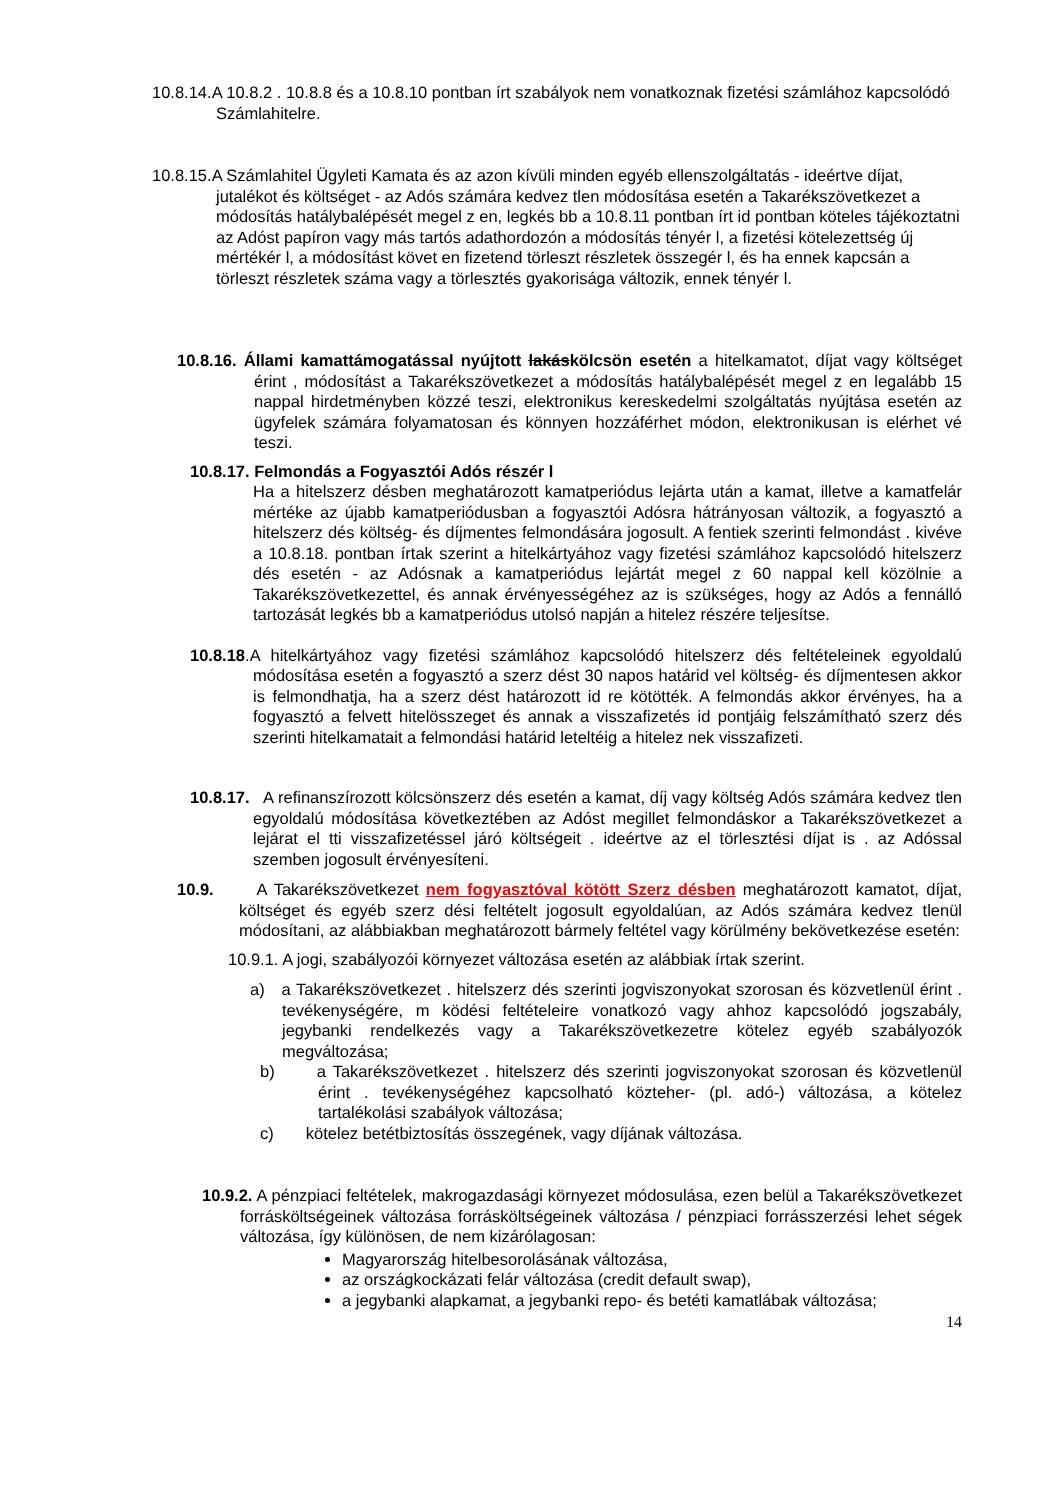10.8.14.A 10.8.2 . 10.8.8 és a 10.8.10 pontban írt szabályok nem vonatkoznak fizetési számlához kapcsolódó Számlahitelre.
10.8.15.A Számlahitel Ügyleti Kamata és az azon kívüli minden egyéb ellenszolgáltatás - ideértve díjat, jutalékot és költséget - az Adós számára kedvez tlen módosítása esetén a Takarékszövetkezet a módosítás hatálybalépését megel z en, legkés bb a 10.8.11 pontban írt id pontban köteles tájékoztatni az Adóst papíron vagy más tartós adathordozón a módosítás tényér l, a fizetési kötelezettség új mértékér l, a módosítást követ en fizetend törleszt részletek összegér l, és ha ennek kapcsán a törleszt részletek száma vagy a törlesztés gyakorisága változik, ennek tényér l.
10.8.16. Állami kamattámogatással nyújtott lakáskölcsön esetén a hitelkamatot, díjat vagy költséget érint , módosítást a Takarékszövetkezet a módosítás hatálybalépését megel z en legalább 15 nappal hirdetményben közzé teszi, elektronikus kereskedelmi szolgáltatás nyújtása esetén az ügyfelek számára folyamatosan és könnyen hozzáférhet módon, elektronikusan is elérhet vé teszi.
10.8.17. Felmondás a Fogyasztói Adós részér l
Ha a hitelszerz désben meghatározott kamatperiódus lejárta után a kamat, illetve a kamatfelár mértéke az újabb kamatperiódusban a fogyasztói Adósra hátrányosan változik, a fogyasztó a hitelszerz dés költség- és díjmentes felmondására jogosult. A fentiek szerinti felmondást . kivéve a 10.8.18. pontban írtak szerint a hitelkártyához vagy fizetési számlához kapcsolódó hitelszerz dés esetén - az Adósnak a kamatperiódus lejártát megel z 60 nappal kell közölnie a Takarékszövetkezettel, és annak érvényességéhez az is szükséges, hogy az Adós a fennálló tartozását legkés bb a kamatperiódus utolsó napján a hitelez részére teljesítse.
10.8.18.A hitelkártyához vagy fizetési számlához kapcsolódó hitelszerz dés feltételeinek egyoldalú módosítása esetén a fogyasztó a szerz dést 30 napos határid vel költség- és díjmentesen akkor is felmondhatja, ha a szerz dést határozott id re kötötték. A felmondás akkor érvényes, ha a fogyasztó a felvett hitelösszeget és annak a visszafizetés id pontjáig felszámítható szerz dés szerinti hitelkamatait a felmondási határid leteltéig a hitelez nek visszafizeti.
10.8.17. A refinanszírozott kölcsönszerz dés esetén a kamat, díj vagy költség Adós számára kedvez tlen egyoldalú módosítása következtében az Adóst megillet felmondáskor a Takarékszövetkezet a lejárat el tti visszafizetéssel járó költségeit . ideértve az el törlesztési díjat is . az Adóssal szemben jogosult érvényesíteni.
10.9. A Takarékszövetkezet nem fogyasztóval kötött Szerz désben meghatározott kamatot, díjat, költséget és egyéb szerz dési feltételt jogosult egyoldalúan, az Adós számára kedvez tlenül módosítani, az alábbiakban meghatározott bármely feltétel vagy körülmény bekövetkezése esetén:
10.9.1. A jogi, szabályozói környezet változása esetén az alábbiak írtak szerint.
a) a Takarékszövetkezet . hitelszerz dés szerinti jogviszonyokat szorosan és közvetlenül érint . tevékenységére, m ködési feltételeire vonatkozó vagy ahhoz kapcsolódó jogszabály, jegybanki rendelkezés vagy a Takarékszövetkezetre kötelez egyéb szabályozók megváltozása;
b) a Takarékszövetkezet . hitelszerz dés szerinti jogviszonyokat szorosan és közvetlenül érint . tevékenységéhez kapcsolható közteher- (pl. adó-) változása, a kötelez tartalékolási szabályok változása;
c) kötelez betétbiztosítás összegének, vagy díjának változása.
10.9.2. A pénzpiaci feltételek, makrogazdasági környezet módosulása, ezen belül a Takarékszövetkezet forrásköltségeinek változása forrásköltségeinek változása / pénzpiaci forrásszerzési lehet ségek változása, így különösen, de nem kizárólagosan:
Magyarország hitelbesorolásának változása,
az országkockázati felár változása (credit default swap),
a jegybanki alapkamat, a jegybanki repo- és betéti kamatlábak változása;
14